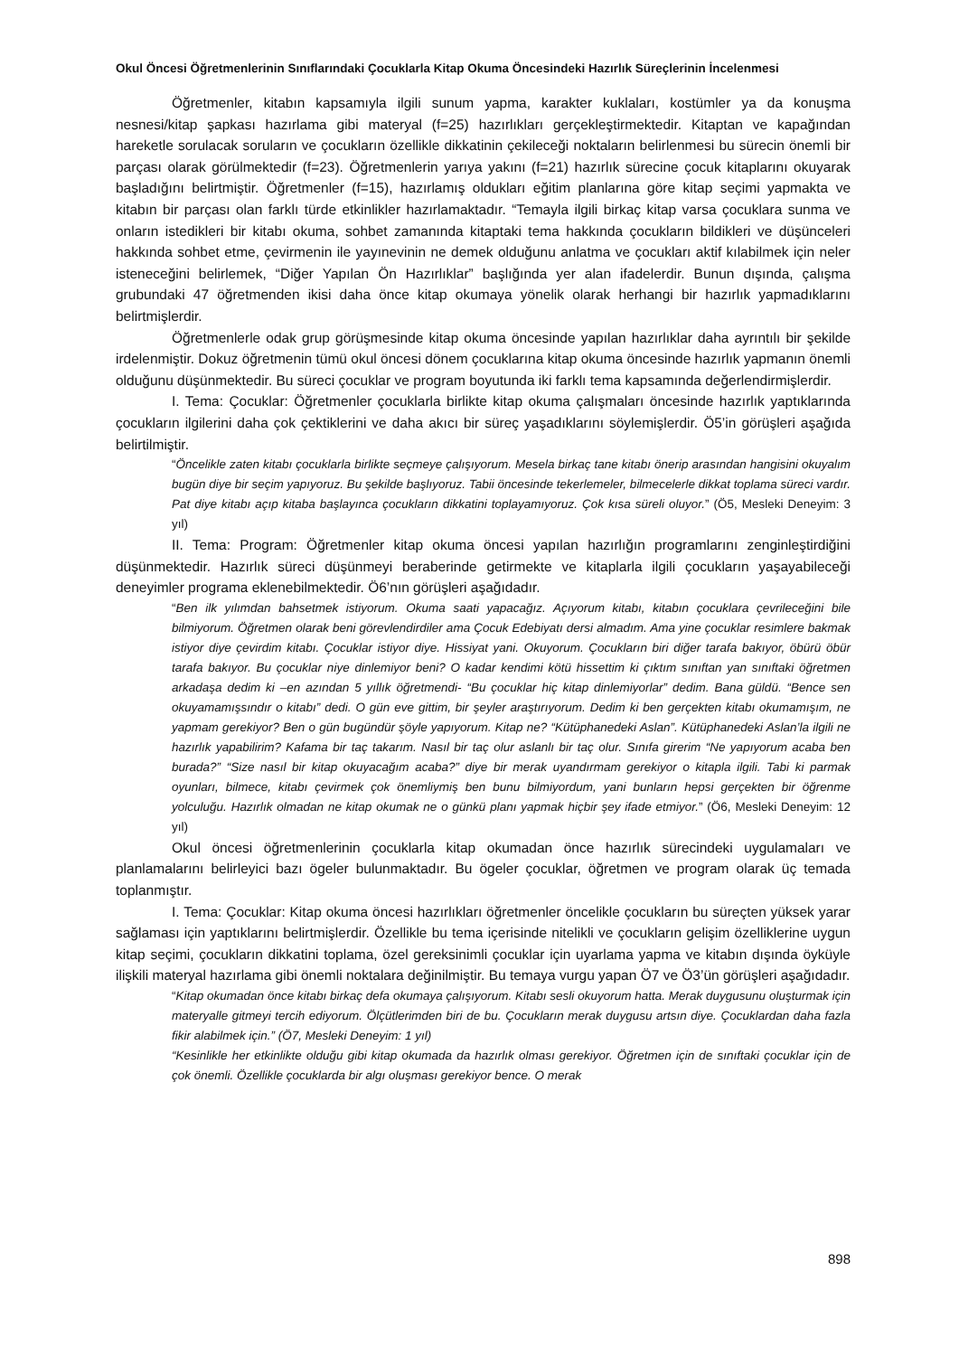Okul Öncesi Öğretmenlerinin Sınıflarındaki Çocuklarla Kitap Okuma Öncesindeki Hazırlık Süreçlerinin İncelenmesi
Öğretmenler, kitabın kapsamıyla ilgili sunum yapma, karakter kuklaları, kostümler ya da konuşma nesnesi/kitap şapkası hazırlama gibi materyal (f=25) hazırlıkları gerçekleştirmektedir. Kitaptan ve kapağından hareketle sorulacak soruların ve çocukların özellikle dikkatinin çekileceği noktaların belirlenmesi bu sürecin önemli bir parçası olarak görülmektedir (f=23). Öğretmenlerin yarıya yakını (f=21) hazırlık sürecine çocuk kitaplarını okuyarak başladığını belirtmiştir. Öğretmenler (f=15), hazırlamış oldukları eğitim planlarına göre kitap seçimi yapmakta ve kitabın bir parçası olan farklı türde etkinlikler hazırlamaktadır. “Temayla ilgili birkaç kitap varsa çocuklara sunma ve onların istedikleri bir kitabı okuma, sohbet zamanında kitaptaki tema hakkında çocukların bildikleri ve düşünceleri hakkında sohbet etme, çevirmenin ile yayınevinin ne demek olduğunu anlatma ve çocukları aktif kılabilmek için neler isteneceğini belirlemek, “Diğer Yapılan Ön Hazırlıklar” başlığında yer alan ifadelerdir. Bunun dışında, çalışma grubundaki 47 öğretmenden ikisi daha önce kitap okumaya yönelik olarak herhangi bir hazırlık yapmadıklarını belirtmişlerdir.
Öğretmenlerle odak grup görüşmesinde kitap okuma öncesinde yapılan hazırlıklar daha ayrıntılı bir şekilde irdelenmiştir. Dokuz öğretmenin tümü okul öncesi dönem çocuklarına kitap okuma öncesinde hazırlık yapmanın önemli olduğunu düşünmektedir. Bu süreci çocuklar ve program boyutunda iki farklı tema kapsamında değerlendirmişlerdir.
I. Tema: Çocuklar: Öğretmenler çocuklarla birlikte kitap okuma çalışmaları öncesinde hazırlık yaptıklarında çocukların ilgilerini daha çok çektiklerini ve daha akıcı bir süreç yaşadıklarını söylemişlerdir. Ö5’in görüşleri aşağıda belirtilmiştir.
“Öncelikle zaten kitabı çocuklarla birlikte seçmeye çalışıyorum. Mesela birkaç tane kitabı önerip arasından hangisini okuyalım bugün diye bir seçim yapıyoruz. Bu şekilde başlıyoruz. Tabii öncesinde tekerlemeler, bilmecelerle dikkat toplama süreci vardır. Pat diye kitabı açıp kitaba başlayınca çocukların dikkatini toplayamıyoruz. Çok kısa süreli oluyor.” (Ö5, Mesleki Deneyim: 3 yıl)
II. Tema: Program: Öğretmenler kitap okuma öncesi yapılan hazırlığın programlarını zenginleştirdiğini düşünmektedir. Hazırlık süreci düşünmeyi beraberinde getirmekte ve kitaplarla ilgili çocukların yaşayabileceği deneyimler programa eklenebilmektedir. Ö6’nın görüşleri aşağıdadır.
“Ben ilk yılımdan bahsetmek istiyorum. Okuma saati yapacağız. Açıyorum kitabı, kitabın çocuklara çevrileceğini bile bilmiyorum. Öğretmen olarak beni görevlendirdiler ama Çocuk Edebiyatı dersi almadım. Ama yine çocuklar resimlere bakmak istiyor diye çevirdim kitabı. Çocuklar istiyor diye. Hissiyat yani. Okuyorum. Çocukların biri diğer tarafa bakıyor, öbürü öbür tarafa bakıyor. Bu çocuklar niye dinlemiyor beni? O kadar kendimi kötü hissettim ki çıktım sınıftan yan sınıftaki öğretmen arkadaşa dedim ki –en azından 5 yıllık öğretmendi- “Bu çocuklar hiç kitap dinlemiyorlar” dedim. Bana güldü. “Bence sen okuyamamışsındır o kitabı” dedi. O gün eve gittim, bir şeyler araştırıyorum. Dedim ki ben gerçekten kitabı okumamışım, ne yapmam gerekiyor? Ben o gün bugündür şöyle yapıyorum. Kitap ne? “Kütüphanedeki Aslan”. Kütüphanedeki Aslan’la ilgili ne hazırlık yapabilirim? Kafama bir taç takarım. Nasıl bir taç olur aslanlı bir taç olur. Sınıfa girerim “Ne yapıyorum acaba ben burada?” “Size nasıl bir kitap okuyacağım acaba?” diye bir merak uyandırmam gerekiyor o kitapla ilgili. Tabi ki parmak oyunları, bilmece, kitabı çevirmek çok önemliymiş ben bunu bilmiyordum, yani bunların hepsi gerçekten bir öğrenme yolculuğu. Hazırlık olmadan ne kitap okumak ne o günkü planı yapmak hiçbir şey ifade etmiyor.” (Ö6, Mesleki Deneyim: 12 yıl)
Okul öncesi öğretmenlerinin çocuklarla kitap okumadan önce hazırlık sürecindeki uygulamaları ve planlamalarını belirleyici bazı ögeler bulunmaktadır. Bu ögeler çocuklar, öğretmen ve program olarak üç temada toplanmıştır.
I. Tema: Çocuklar: Kitap okuma öncesi hazırlıkları öğretmenler öncelikle çocukların bu süreçten yüksek yarar sağlaması için yaptıklarını belirtmişlerdir. Özellikle bu tema içerisinde nitelikli ve çocukların gelişim özelliklerine uygun kitap seçimi, çocukların dikkatini toplama, özel gereksinimli çocuklar için uyarlama yapma ve kitabın dışında öyküyle ilişkili materyal hazırlama gibi önemli noktalara değinilmiştir. Bu temaya vurgu yapan Ö7 ve Ö3’ün görüşleri aşağıdadır.
“Kitap okumadan önce kitabı birkaç defa okumaya çalışıyorum. Kitabı sesli okuyorum hatta. Merak duygusunu oluşturmak için materyalle gitmeyi tercih ediyorum. Ölçütlerimden biri de bu. Çocukların merak duygusu artsın diye. Çocuklardan daha fazla fikir alabilmek için.” (Ö7, Mesleki Deneyim: 1 yıl)
“Kesinlikle her etkinlikte olduğu gibi kitap okumada da hazırlık olması gerekiyor. Öğretmen için de sınıftaki çocuklar için de çok önemli. Özellikle çocuklarda bir algı oluşması gerekiyor bence. O merak
898